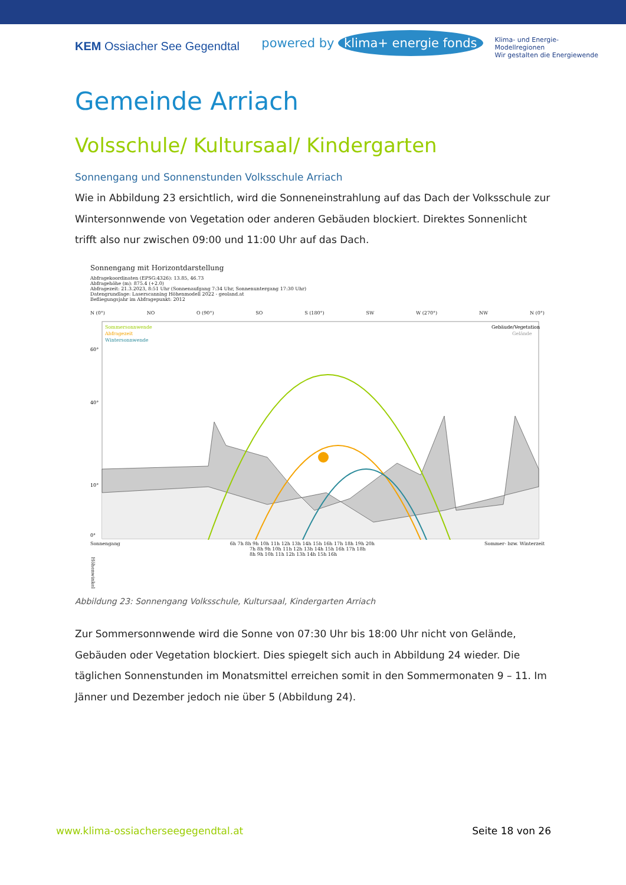KEM Ossiacher See Gegendtal
powered by klima+ energie fonds
Klima- und Energie-
Modellregionen
Wir gestalten die Energiewende
Gemeinde Arriach
Volsschule/ Kultursaal/ Kindergarten
Sonnengang und Sonnenstunden Volksschule Arriach
Wie in Abbildung 23 ersichtlich, wird die Sonneneinstrahlung auf das Dach der Volksschule zur Wintersonnwende von Vegetation oder anderen Gebäuden blockiert. Direktes Sonnenlicht trifft also nur zwischen 09:00 und 11:00 Uhr auf das Dach.
Sonnengang mit Horizontdarstellung
Abfragekoordinaten (EPSG:4326): 13.85, 46.73
Abfragehöhe (m): 875.4 (+2.0)
Abfragezeit: 21.3.2023, 8:51 Uhr (Sonnenaufgang 7:34 Uhr, Sonnenuntergang 17:30 Uhr)
Datengrundlage: Laserscanning Höhenmodell 2022 - geoland.at
Befliegungsjahr im Abfragepunkt: 2012
N (0°) NO O (90°) SO S (180°) SW W (270°) NW N (0°)
Sommersonnwende
Abfragezeit
Wintersonnwende
Gebäude/Vegetation
Gelände
60°
40°
10°
0°
Sonnengang 6h 7h 8h 9h 10h 11h 12h 13h 14h 15h 16h 17h 18h 19h 20h Sommer- bzw. Winterzeit
7h 8h 9h 10h 11h 12h 13h 14h 15h 16h 17h 18h
8h 9h 10h 11h 12h 13h 14h 15h 16h
Höhenwinkel
Abbildung 23: Sonnengang Volksschule, Kultursaal, Kindergarten Arriach
Zur Sommersonnwende wird die Sonne von 07:30 Uhr bis 18:00 Uhr nicht von Gelände, Gebäuden oder Vegetation blockiert. Dies spiegelt sich auch in Abbildung 24 wieder. Die täglichen Sonnenstunden im Monatsmittel erreichen somit in den Sommermonaten 9 – 11. Im Jänner und Dezember jedoch nie über 5 (Abbildung 24).
www.klima-ossiacherseegegendtal.at Seite 18 von 26